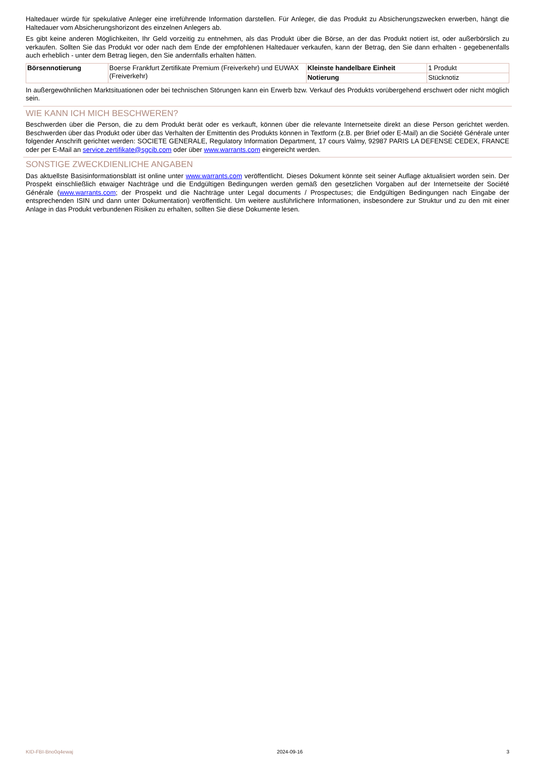Haltedauer würde für spekulative Anleger eine irreführende Information darstellen. Für Anleger, die das Produkt zu Absicherungszwecken erwerben, hängt die Haltedauer vom Absicherungshorizont des einzelnen Anlegers ab.
Es gibt keine anderen Möglichkeiten, Ihr Geld vorzeitig zu entnehmen, als das Produkt über die Börse, an der das Produkt notiert ist, oder außerbörslich zu verkaufen. Sollten Sie das Produkt vor oder nach dem Ende der empfohlenen Haltedauer verkaufen, kann der Betrag, den Sie dann erhalten - gegebenenfalls auch erheblich - unter dem Betrag liegen, den Sie andernfalls erhalten hätten.
| Börsennotierung | Boerse Frankfurt Zertifikate Premium (Freiverkehr) und EUWAX (Freiverkehr) | Kleinste handelbare Einheit | 1 Produkt |
| | | Notierung | Stücknotiz |
In außergewöhnlichen Marktsituationen oder bei technischen Störungen kann ein Erwerb bzw. Verkauf des Produkts vorübergehend erschwert oder nicht möglich sein.
WIE KANN ICH MICH BESCHWEREN?
Beschwerden über die Person, die zu dem Produkt berät oder es verkauft, können über die relevante Internetseite direkt an diese Person gerichtet werden. Beschwerden über das Produkt oder über das Verhalten der Emittentin des Produkts können in Textform (z.B. per Brief oder E-Mail) an die Société Générale unter folgender Anschrift gerichtet werden: SOCIETE GENERALE, Regulatory Information Department, 17 cours Valmy, 92987 PARIS LA DEFENSE CEDEX, FRANCE oder per E-Mail an service.zertifikate@sgcib.com oder über www.warrants.com eingereicht werden.
SONSTIGE ZWECKDIENLICHE ANGABEN
Das aktuellste Basisinformationsblatt ist online unter www.warrants.com veröffentlicht. Dieses Dokument könnte seit seiner Auflage aktualisiert worden sein. Der Prospekt einschließlich etwaiger Nachträge und die Endgültigen Bedingungen werden gemäß den gesetzlichen Vorgaben auf der Internetseite der Société Générale (www.warrants.com; der Prospekt und die Nachträge unter Legal documents / Prospectuses; die Endgültigen Bedingungen nach Eingabe der entsprechenden ISIN und dann unter Dokumentation) veröffentlicht. Um weitere ausführlichere Informationen, insbesondere zur Struktur und zu den mit einer Anlage in das Produkt verbundenen Risiken zu erhalten, sollten Sie diese Dokumente lesen.
KID-FBI-Bno0q4ewaj 2024-09-16 3